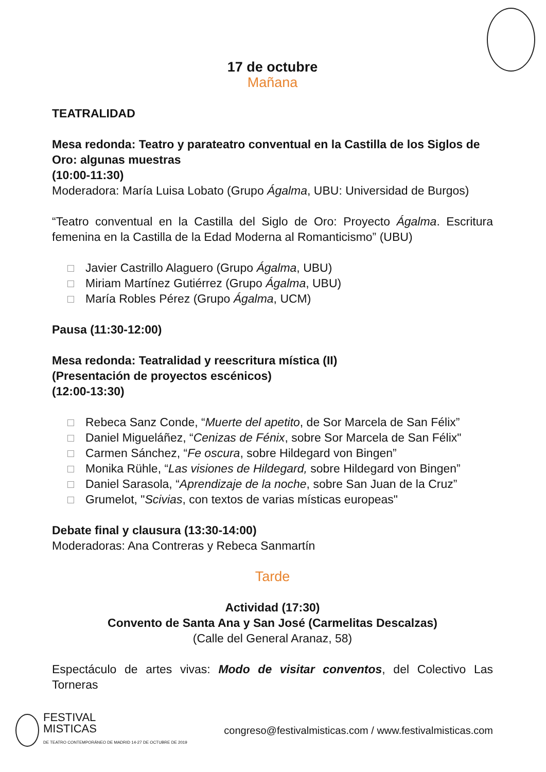17 de octubre
Mañana
TEATRALIDAD
Mesa redonda: Teatro y parateatro conventual en la Castilla de los Siglos de Oro: algunas muestras
(10:00-11:30)
Moderadora: María Luisa Lobato (Grupo Ágalma, UBU: Universidad de Burgos)
“Teatro conventual en la Castilla del Siglo de Oro: Proyecto Ágalma. Escritura femenina en la Castilla de la Edad Moderna al Romanticismo” (UBU)
Javier Castrillo Alaguero (Grupo Ágalma, UBU)
Miriam Martínez Gutiérrez (Grupo Ágalma, UBU)
María Robles Pérez (Grupo Ágalma, UCM)
Pausa (11:30-12:00)
Mesa redonda: Teatralidad y reescritura mística (II)
(Presentación de proyectos escénicos)
(12:00-13:30)
Rebeca Sanz Conde, “Muerte del apetito, de Sor Marcela de San Félix”
Daniel Migueláñez, “Cenizas de Fénix, sobre Sor Marcela de San Félix"
Carmen Sánchez, “Fe oscura, sobre Hildegard von Bingen”
Monika Rühle, “Las visiones de Hildegard, sobre Hildegard von Bingen”
Daniel Sarasola, “Aprendizaje de la noche, sobre San Juan de la Cruz”
Grumelot, "Scivias, con textos de varias místicas europeas"
Debate final y clausura (13:30-14:00)
Moderadoras: Ana Contreras y Rebeca Sanmartín
Tarde
Actividad (17:30)
Convento de Santa Ana y San José (Carmelitas Descalzas)
(Calle del General Aranaz, 58)
Espectáculo de artes vivas: Modo de visitar conventos, del Colectivo Las Torneras
FESTIVAL
MISTICAS
DE TEATRO CONTEMPORÁNEO DE MADRID 14-27 DE OCTUBRE DE 2019
congreso@festivalmisticas.com / www.festivalmisticas.com